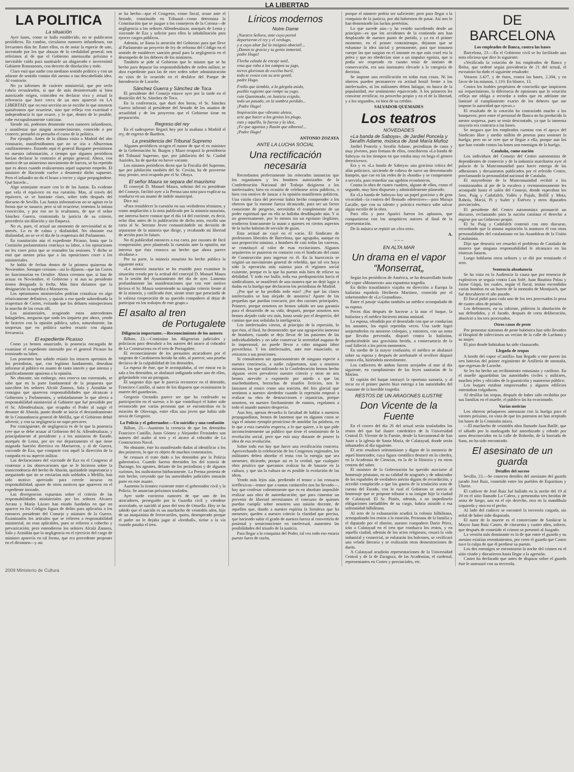LA LIBERTAD
LA POLITICA
La situación
Ayer lunes, como se halla establecido, no se publicaron periódicos. En cambio, circularon rumores infundiosos, tan frecuentes días he. Entre ellos, es de notar la especie de uno, inventado por los que abusan de la credulidad general; nos referimos al de que el Gobierno amenazaba próxima e inevitable caída para sustituirle un abigarrado e inverosímil Gabinete Romanones, con decreto de disolución y todo.
Claro está que nadie con mediano sentido político y con un adarme de sentido común dió asenso a tan descabellada idea. Al contrario.
No ya informes de carácter ministerial, que por serlo cabría recusárselos, si que de más desinteresado si bien autorizado origen, coinciden en declarar viva y actual la referencia que hace cerca de un mes apareció en LA LIBERTAD; que en esta sección no se escribe lo que nosotros quisiéramos que ocurriese, sino que refleja con exactitud e independencia lo que ocurre, y lo que, dentro de lo posible, cabe escrupulosamente vaticinar.
Siendo así, podemos desmentir esos rumores infundiosos, y manifestar que ningún acontecimiento, conocido o por conocer, perturbó ni perturba el curso de la política.
Por ejemplo. Antes de la última visita a Madrid del alto comisario, manifestábamos que no se iría a Alhucemas «militarmente». Estando aquí el general Burguete persistimos en nuestra información, a tiempo que algunos periódicos hacían declarar lo contrario al propio general. Ahora, con motivo de un misterioso movimiento de barcos, se ha repetido que es ahora cuando realizaremos aquel supuesto empeño. El ministro de Hacienda vuelve a desmentir dicho supuesto. Pero el infundio no da el brazo a torcer y sigue propagándose. Qué hacerle...
Algo semejante ocurre con lo de las Juntas. Es evidente que vela el equívoco en esa cuestión. Mas, al través del equívoco, se ve bastante claro, sobre todo después del discurso de Sevilla. Las Juntas informativas no se agitan en la forma que se susurra; pero si tal ocurriese, tenemos la íntima convicción, y por eso no la ocultamos, de que el señor Sánchez Guerra, contrastada la justicia de su criterio, procedería sin dilación y sin flaqueza.
No es, pues, el actual un momento de nerviosidad ni de interés. Lo es de calma y diafanidad. No obstante esa diafanidad, no se ve el día de la reapertura del Parlamento.
En tramitación aún el expediente Picasso, hasta que la Comisión parlamentaria concluya su labor, a las oposiciones no les corre prisa que se reanuden las sesiones. Y dicho se está que menos prisa que a las oposiciones corre a los ministeriales.
Se habla de fechas dentro de la primera quincena de Noviembre. Siempre creímos—así lo dijimos—que las Cortes no funcionarían en Octubre. Ahora creemos que, si han de actuar en Noviembre, el Gobierno y ni aun su presidente tienen designada la fecha. Más bien diríamos que la designación la supedita a Marruecos.
Los optimismos ministeriales podrían cristalizar en algo relativamente definitivo, y quizás a eso quede subordinada la reapertura de Cortes, evitando que los debates entorpeciesen la marcha de las cosas allí.
Los ministeriales, acogiendo estos antecedentes halagüeños, aseguran que nada les inquieta por ahora, yendo de bracero con la opinión pública, salvo, naturalmente, las sorpresas que en política suelen ocurrir con alguna frecuencia.
El expediente Picasso
Como ya hemos anunciado, la ponencia encargada de examinar el expediente instruído por el general Picasso ha terminado su labor.
Los ponentes han sabido resistir los tenaces apremios de los periodistas, que, con legítimo fundamento, deseaban informar al público en asunto de tanto interés y que intensa y justificadamente apasiona a la opinión.
No obstante, sin embargo, esta reserva tan extremada, se sabe que en la parte fundamental de la propuesta que suscriben los señores Alcalá Zamora, Sala y Armiñán se consigna que aparecen responsabilidades que alcanzan a Gobiernos y Parlamentos, y señaladamente lo que afecta a responsabilidad ministerial al Gabinete que fué presidido por el Sr. Allendesalazar, que ocupaba el Poder al surgir el desastre de Abarán, punto donde se inicia el derrumbamiento de la Comandancia general de Melilla, que el Gobierno debió advertir, y con su negligencia no supo precaver.
Por consiguiente, de negligencia es de lo que la ponencia cree que se debe acusar al Gobierno del Sr. Allendesalazar, y principalmente al presidente y a los ministros de Estado, marqués de Lema, por ser ese departamento el que tiene asignada función directiva en Marruecos, y al de Guerra, vizconde de Eza, que comparte con aquél la dirección de la campaña en su aspecto militar.
Las declaraciones del vizconde de Eza en el Congreso al contestar a las observaciones que se le hicieron sobre la transcendencia del hecho de Abarán, quitándole importancia y asegurando que no se enviarían más soldados a Melilla, han sido motivo apreciado para creerle incurso en responsabilidad, aparte de otros motivos que aparecen en el expediente incoado.
Las divergencias expuestas sobre el criterio de las responsabilidades ministeriales por los señores Alvarez Arranz y Marín Lázaro han estado fundadas en que no aparece en los Códigos figura de delito para aplicarlas a los entonces presidente del Consejo y ministro de la Guerra. Examinados los artículos que se refieren a responsabilidad ministerial, no eran aplicables, pues se refieren a cohecho y prevaricación; pero entendieron los señores Alcalá Zamora, Sala y Armiñán que la negligencia en el ejercicio del cargo de ministro aparecía en tal forma, que era procedente proponer en el dictamen—y así
se ha hecho—que el Congreso, como fiscal, acuse ante el Senado, constituído en Tribunal—como determina la Constitución que se juzgue a los consejeros de la Corona—de negligencia a los señores Allendesalazar, marqués de Lema y vizconde de Eza y solicite para ellos la inhabilitación para ejercer cargos públicos.
Además, se llama la atención del Gobierno para que lleve al Parlamento un proyecto de ley de reforma del Código en el sentido de establecer sanción penal para la negligencia en el desempeño de los deberes de los ministros.
También se pide al Gobierno que lo mismo que se ha hecho para depurar las responsabilidades de orden militar, se abra expediente para las de otro orden sobre administración en vista de lo ocurrido en el desfalco del Parque de Intendencia de Larache.
Sánchez Guerra y Sánchez de Toca
El presidente del Consejo estuvo ayer por la tarde en el domicilio del Sr. Sánchez de Toca.
En la conferencia, que duró dos horas, el Sr. Sánchez Guerra informó al presidente del Senado de los asuntos de actualidad y de los proyectos que el Gobierno tiene en preparación.
Regreso del rey
En el sudexpreso llegará hoy por la mañana a Madrid el rey, de regreso de Burdeos.
La presidencia del Tribunal Supremo
Algunos periódicos acogen el rumor de que el ex ministro de la Gobernación Sr. Burgos y Mazo ocupará la presidencia del Tribunal Supremo, que, por jubilación del Sr. Ciudad Aurioles, ha de quedar en breve vacante.
Los mismos periódicos dicen que la Fiscalía del Supremo, que por jubilación también del Sr. Covián, ha de proveerse muy pronto, será ocupada por el Sr. Obaya.
El señor Maura se separa del maurismo
El concejal D. Manuel Maura, sobrino del ex presidente del Consejo, facilitó ayer a la Prensa una nota para explicar su conducta en un asunto de índole municipal.
Dice así:
«Para restablecer la cuestión en sus verdaderos términos, y como ampliación a la nota publicada por la minoría maurista, me interesa hacer constar que el día 14 del corriente, es decir, ocho días antes de la publicación de dicha nota, escribí una carta al Sr. Serrano Jover comunicándole mi decisión de separarme de la minoría que dirige, y recabando mi libertad de acción para lo futuro.
No dí publicidad entonces a esa carta, por razones de fácil comprensión; pero planteada la cuestión ante la opinión, me interesa que ésta conozca un hecho que ahora parece olvidarse.»
Por su parte, la minoría maurista ha hecho pública la siguiente nota:
«La minoría maurista se ha reunido para examinar la situación creada por la actitud del concejal D. Manuel Maura en la sesión del Ayuntamiento del día de ayer. Lamenta profundamente las manifestaciones que con este motivo hiciera el Sr. Maura sosteniendo su singular criterio frente al de la minoría, y ratificado éste, siente tener que prescindir de la valiosa cooperación de su querido compañero al dejar de participar en los trabajos de este grupo.»
El asalto al tren
de Portugalete
Diligencia importante.—Reconocimiento de los autores
Bilbao, 23.—Continúan las diligencias judiciales y policíacas para descubrir a los autores del atraco al cobrador de La Constructora en el tren de Portugalete.
El reconocimiento de los presuntos atracadores por el sargento de Carabineros herido ha sido, al parecer, una prueba decisiva de la culpabilidad de los detenidos.
La esposa de éste, que le acompañaba, al ver entrar en la sala a los detenidos, se abalanzó indignada sobre uno de ellos, golpeándole con un paraguas.
El sargento dijo que le parecía reconocer en el detenido, Francisco Castillo, al autor de los disparos que ocasionaron la muerte del guardavías.
Gregorio Orrandia parece ser que ha confesado su participación en el suceso, a lo que contribuyó el haber sido reconocido por varias personas que se encontraban en la estación de Olaveaga, entre ellas una joven que había sido novia de Gregorio.
La Policía y el gobernador.—Un suicidio y una confusión
Bilbao, 23.—Aumenta la creencia de que los detenidos Francisco Castillo, Justo Gómez y Alejandro Fernández son autores del asalto al tren y el atraco al cobrador de La Constructora Naval.
No obstante, éste ha manifestado dudas al identificar a los dos primeros, lo que es objeto de muchos comentarios.
Se censura el trato dado a los detenidos por la Policía gubernativa. Cuando fueron detenidos los del tranvía de Durango, los agentes, delante de los periodistas y de algunos curiosos, los maltrataron bárbaramente. La Prensa protesta de este hecho, creyendo que las autoridades judiciales tomarán parte en este asunto.
Aumenta la tirantez existente entre el gobernador civil y la Policía. Se anuncian próximos traslados.
Ayer tarde corrieron rumores de que uno de los atracadores, perseguido por la Guardia civil y viéndose acorralado, se suicidó al paso del tren de Ortuella. Hoy se ha sabido que el suicida es un muchacho de veintidós años, hijo de un maquinista de ferrocarriles, quien, desesperado porque el padre no le dejaba jugar al «football», tiróse a la vía cuando pasaba el tren.
Líricos modernos
Notre Dame
¡Nuestra Señora, ante cuyo portal
departieron el rey y el verdugo,
y a cuyo altar fué la insignia abacial!...
¡Danos tu gracia y tu genio inmortal,
padre Hugo!
Flecha calada de encaje sutil,
rosa que roba a los campos su jugo,
torres gloriosas de excelso buril,
todo te evoca con su arte gentil,
padre Hugo.
Frollo que tiembla, a la gárgola asido,
pueblo rugiente que rompe su yugo,
ruin Quasimodo, en Justicia erigido,
todo un pasado, en la sombra perdido...
¡Padre Hugo!
Inspiración que vibrante aletea,
arte que hacer a los genios les plugo,
esto y aquéllo, la fuerza y la idea,
¡Fe que agoniza y Razón que alborea!...
¡Padre Hugo!
ANTONIO ZOZAYA
ANTE LA LUCHA SOCIAL
Una rectificación necesaria
Recordamos perfectamente las reiteradas instancias que los organismos y los hombres autorizados de la Confederación Nacional del Trabajo dirigieron a los intelectuales; bien en ocasión de celebrarse actos públicos, o bien con motivo de lanzar a la opinión manifiestos políticos. Una visión clara del porvenir había hecho comprender a los obreros que la enorme fuerza alcanzada, para ser un factor consciente de progreso, necesitaba el complemento de un poder espiritual que en ella se hallaba desdibujado aún. Y si no generosamente, por lo menos sin un egoísmo ilegítimo, tendieron francamente la mano a quienes en ciertos aspectos de la lucha habrían de servirle de guías.
Esta actitud no cayó en el vacío. El Sindicato de profesiones liberales de Barcelona, que agrupaba, aunque en una proporción mínima, a hombres de casi todas las carreras, se constituyó al calor de esas excitaciones. Algunos arquitectos se pusieron en contacto con el Sindicato del ramo de Construcción para ingresar en él. En la burocracia se originó un movimiento general de rebeldía, que tal vez haya sido la operación más ruinosa para el régimen social existente, porque es la que ha puesto más bien de relieve su debilidad. Y todo ese bullir, toda esa predisposición hacia el sindicalismo, se manifestó de una manera que no dejó lugar a dudas en la huelga que declararon los periodistas de Madrid.
¿Por qué se ha perdido todo esto? ¿Por qué las clases intelectuales se han alejado de nosotros? Aparte de las pequeñas que puedan concurrir, por dos razones principales. Primero, porque nosotros no hemos sabido ser una garantía para el desarrollo de su vida; después, porque nosotros nos hemos alejado cada vez más, hasta sentir por el desprecio, del camino que nos señalaba la inteligencia.
Los intelectuales vieron, al principio de la represión, lo que ésta, al final, ha demostrado: que una agrupación inmensa de hombres, cuando se deja llevar de las pasiones de las individualidades y no sabe conservar la serenidad augusta de lo impersonal, no puede llevar a cabo ninguna labor provechosa. Y los intelectuales, ante este enunciado, se retiraron a sus posiciones.
Si consultamos sin apasionamiento de ninguna especie a nuestra conciencia, a nadie culparemos, sino a nosotros mismos, los que militando en la Confederación hemos hecho algunas veces prevalecer nuestro criterio y otras no nos hemos atrevido a exponerlo por miedo a que las muchedumbres, borrachas de triunfos ficticios, nos le lanzasen al rostro como una traición, del frío glacial que sentimos a nuestro alrededor cuando la represión empezó a realizar su obra de destrucciones e injusticias, porque nosotros, en nuestro finchamiento de enanos, regalamos a todo el mundo nuestro desprecio.
Aun hoy, apenas devuelta la facultad de hablar a nuestros propagandistas, hemos de lamentar que en algunos casos se siga el mismo ejemplo pernicioso de amoldar las palabras, en lo que a esta cuestión respecta, a lo que quiere, a lo que pide inconscientemente un público que tiene el sentimiento de la revolución social, pero que está muy distante de poseer la idea de esa revolución.
Sobre todo eso hay que hacer una rectificación concreta. Aprovechando la celebración de los Congresos regionales, los militantes deben abordar el tema con la energía que sea menester, diciendo, porque así es la verdad, que cualquier obra positiva que queramos realizar ha de basarse en la cultura, y que sin la cultura no es posible la evolución de las ideas.
Yendo más lejos aún, perdiendo el temor a las censuras irreflexivas—temor que a tantas catástrofes nos ha llevado—, hay que confesar valientemente que es en absoluto imposible realizar una obra de autoeducación; que para cimentar un porvenir de libertad necesitamos el concurso de quienes puedan cumplir sobre nosotros una misión docente, de aquellos que, dando a nuestro espíritu la fortaleza que ha menester, queden a nuestro criterio la claridad que precisa, que haciendo subir el grado de nuestra fuerza al convertirla de pasional y semiconsciente en intelectual, aumenten las posibilidades del triunfo de la justicia.
Para llegar a la conquista del Poder, tal vez todo eso estaría puesto fuera de razón,
porque el número podría ser suficiente; pero para llegar a la conquista de la justicia, por ahí habremos de pasar. Así nos lo han demostrado las luchas pretéritas.
Lo que sucede aún—y ha venido sucediendo desde un principio—es que los accidentes de la contienda nos han desplazado de nuestro punto de partida, y ya en el primer momento, en el primer contratiempo, dejamos que se esfumase la idea inicial y permanente, para que tomasen cuerpo las que surgían en el instante en que más cruel era la pelea y que no obedecían sino a un impulso egoísta, que si podía ser respetado en cuanto tenía de instinto de conservación, era una insensatez elevarle a la categoría de doctrina.
Se impone una rectificación en todas esas cosas. Ni los obreros pueden permanecer en actitud hostil frente a los intelectuales, ni los militantes deben halagar, en busca de la popularidad, ese sentimiento equivocado. A los primeros les conviene rectificar, en provecho propio y en el de la libertad, y a los segundos, en bien de su crédito.
SALVADOR QUEMADES
Los teatros
NOVEDADES
«La banda de Saboya», de Jardiel Poncela y Serafín Adame, música de José María Muñoz
Jardiel Poncela y Serafín Adame, periodistas de casta y muy jóvenes, para fortuna de ellos, concibieron «La banda de Saboya» en los tiempos en que estaba muy en boga el género detectivesco.
Era y es «La banda de Saboya» una graciosa crítica del afán policíaco, sirviendo de cabeza de turco un desventurado hampón, que cae en las redes de la «banda» y se compromete a servirla, para remediar sus agobios económicos.
Consta la obra de cuatro cuadros, alguno de ellos, como el segundo, muy bien dispuesto y admirablemente planeado.
En «La banda de Saboya» hay un papel gracioso y de gran vivacidad—la contera del flemudo «detective»—para Maruja Lacalle, que con su talento y práctica escénica sabe salvar algún escollo de la obra.
Para ella y para Aparici fueron los aplausos, que compartieron con los simpáticos autores al final de la representación.
De la música se repitió un «fox-trot».
A.
~ ~ ~
EN ALTA MAR
Un drama en el vapor “Monserrat„
Según los periódicos de América, se ha desarrollado bordo del vapor «Monserrat» una espantosa tragedia.
En dicho trasatlántico viajaba en dirección a Europa la bailarina española Heriberta Martínez, conocida por el sobrenombre de «La Granadina».
Entre el pasaje viajaba también un médico acompañado de su esposa.
Pocos días después de hacerse a la mar el buque, la bailarina y el médico hicieron íntima amistad.
La esposa, ofendida por el desenfado con que se conducían los amantes, los espió repetidas veces. Una tarde logró sorprenderlos en amoroso coloquio, y entonces, con un arma que llevaba prevenida, disparó contra la bailarina, produciéndole una gravísima herida, a consecuencia de la cual falleció a los pocos momentos.
En medio de la mayor confusión, el médico se abalanzó sobre su esposa y después de arrebatarle el revólver disparó contra ella, hiriéndola mortalmente.
Los cadáveres de ambas fueron arrojados al mar al día siguiente, en cumplimiento de las leyes sanitarias de la Marina.
El capitán del buque instruyó la oportuna sumaria, y al tocar en el primer puerto hizo entrega a las autoridades del causante de la horrible tragedia.
RESTOS DE UN ARAGONES ILUSTRE
Don Vicente de la Fuente
En el correo del día 26 del actual serán trasladados los restos del que fué ilustre catedrático de la Universidad Central D. Vicente de la Fuente, desde la Sacramental de San Justo a la iglesia de Santa María, de Calatayud, donde serán inhumados al día siguiente.
El acto resultará solemnísimo y digno de la memoria de aquel historiador, cuya figura científica destacó en la cátedra, en la Academia de Ciencias, en la de la Historia y en otros centros del saber.
El ministro de la Gobernación ha querido asociarse al homenaje póstumo, en su calidad de aragonés y de admirador de los españoles de verdadero mérito dignos de recordación, y accedió complacido a que los gastos de la traslación sean de cuenta del Estado, con lo cual el Gobierno se asocia al homenaje que se propone tributar a su insigne hijo la ciudad de Calatayud. El Sr. Piniés, además, a no impedírselo obligaciones ineludibles de su cargo, habría asistido a esa solemnidad bilbilitana.
Al acto de la exhumación acudirá la colonia bilbilitana, acompañando los restos a la estación. Personas de la familia y el diputado por el distrito, nuestro compañero Darío Pérez, irán a Calatayud en el tren que conduzca los restos, y en aquella ciudad, además de los actos religiosos, cesará la vida industrial y comercial, se enlutarán los balcones, se verificará una velada literaria y se realizarán otras demostraciones de duelo.
A Calatayud acudirán representaciones de la Universidad Central y de la de Zaragoza, de las Academias, el cardenal, representantes en Cortes y provinciales, etc.
DE BARCELONA
Los empleados de Banca, contra las bases
Barcelona, 23.—En el Gobierno civil se ha facilitado una nota oficiosa que dice lo siguiente:
«Verificada la votación de los empleados de Banca y Bolsa, que ordené según providencia de 21 del actual, el escrutinio ha dado el siguiente resultado:
Votaron 3.427, y de éstos, contra las bases, 2.304, y en favor de las mismas, 1.110. En blanco, 13.
Contra los loables propósitos de concordia que inspiraron mi requerimiento, la diferencia de opiniones que la votación refleja me obliga a recordar a todos que en adelante me limitaré al cumplimiento exacto de los deberes que me impone la autoridad que ejerzo.»
El resultado de la votación ha contrariado mucho a los banqueros; pero entre el personal de Banca no ha producido la menor sorpresa, pues se tenía descontado, ya que la inmensa mayoría era contraria a las bases.
Se asegura que los empleados cuentan con el apoyo del Sindicato libre y medio millón de pesetas para sostener la huelga; pero no se cree que se llegue a ella, porque aun los que han votado contra las bases son enemigos de la huelga.
Cataluña, como nación
Los individuos del Consejo del Centro autonomista de dependientes de comercio y de la industria marcharon ayer al palacio de la Mancomunidad para hacer entrega de las adhesiones y documentos publicados por el referido Centro, proclamando la personalidad nacional de Cataluña.
El mayordomo de la Mancomunidad recibió a los comisionados al pie de la escalera y ceremoniosamente les acompañó hasta el salón del Consejo, donde esperaban los Sres. Puig y Cadafalch, Vallés y Pujals, Bofill y Mota, Rahola, Maciá, Pi y Suñer y Estévez y otros diputados provinciales.
El presidente del Centro autonomista pronunció un discurso, reclamando para la nación catalana el derecho a regirse por un Gobierno propio.
El Sr. Puig y Cadafalch contestó con otro discurso, recordando que la misma aspiración la mantuvo él con otras personalidades del catalanismo en las Asambleas de la Unión Catalanista.
Dijo que desearía ver resuelto el problema de Cataluña de manera que ninguna responsabilidad le alcanzara en las tristezas futuras.
Luego hablaron otros señores y se dió por terminado el acto.
Sentencia absolutoria
Se ha visto en la Audiencia la causa que por tenencia de explosivos se seguía contra Luis Solé, Juan Bautista Palau y Jaime Gispú, los cuales, según el fiscal, tenían escondidas varias bombas en un huerto de la montaña de Montjuich, que fué descubierto el año pasado.
El fiscal pidió para cada uno de los tres procesados la pena de cuatro años de prisión.
Los defensores, en su informe, pidieron la absolución de sus defendidos, y el Jurado, después de corta deliberación, absolvió a los tres procesados.
Otros casos de peste
Por presentar síntomas de peste bubónica han sido llevados al Hospital de infecciosos un vecino de la calle de Luchana y su mujer.
El piso donde habitaban ha sido clausurado.
Llegada de tropas
A bordo del vapor «Castilla» han llegado a este puerto las tres baterías del primer regimiento de Artillería de montaña, que regresan de Larache.
Se les ha hecho un recibimiento entusiasta y cariñoso. En el muelle aguardaban las autoridades civiles y militares, muchos jefes y oficiales de la guarnición y numeroso público.
Los buques estaban empavesados y algunos edificios ostentaban colgaduras.
Al desfilar las tropas, después de haber sido recibidas por sus familias en el muelle, el público las ha ovacionado.
Varias noticias
Los obreros peluqueros amenazan con la huelga para el viernes próximo, en vista de que los patronos no han aceptado las bases de la Comisión mixta.
—El muchacho de veintidós años llamado Juan Batllé, que el sábado por la madrugada fué amordazado y robado por unos desconocidos en la calle de Robreño, de la barriada de Sans, no ha sido encontrado.
El asesinato de un guarda
Detalles del suceso
Sevilla, 23.—Se conocen detalles del asesinato del guarda jurado José Ruiz, cometido entre los pueblos de Espartinas y Ubrete.
El cadáver de José Ruiz fué hallado en la noche del 19 al 20 en el sitio llamado La Calera, y presentaba tres heridas de arma de fuego, una en el ojo derecho, otra en la mandíbula izquierda y otra en el pecho.
Al lado del cadáver se encontró la tercerola cargada, sin señal de haber sido disparada.
El autor de la muerte es el comerciante de Sanlúcar la Mayor Juan Ruiz Castro, de cincuenta y cuatro años, soltero, que después de cometido el crimen se presentó al Juzgado.
La versión más dominante es la de que entre el guarda y su asesino existían resentimientos, por creer el guarda que Castro tuvo la culpa de que él perdiese su puesto.
Los dos enemigos se encontraron la noche del crimen en el sitio citado y discutieron hasta llegar a la agresión.
Castro ha declarado que antes de disparar sobre el guarda éste le amenazó con su tercerola.
2009 Ministerio de Cultura